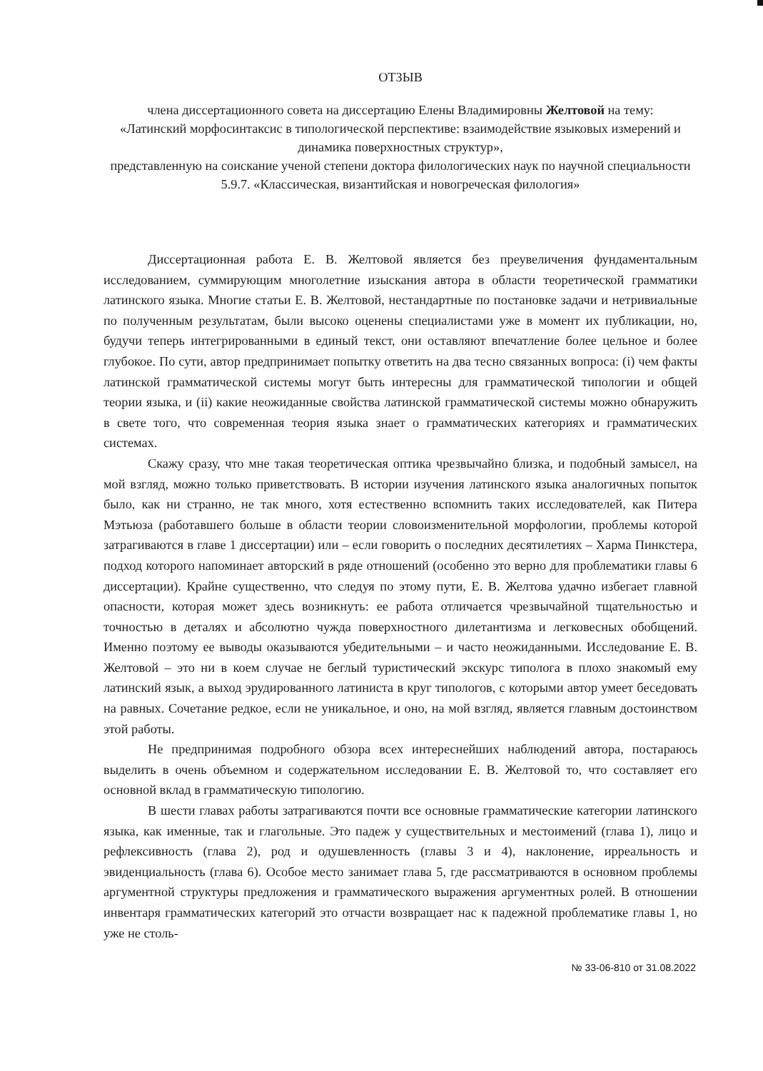ОТЗЫВ
члена диссертационного совета на диссертацию Елены Владимировны Желтовой на тему:
«Латинский морфосинтаксис в типологической перспективе: взаимодействие языковых измерений и динамика поверхностных структур»,
представленную на соискание ученой степени доктора филологических наук по научной специальности 5.9.7. «Классическая, византийская и новогреческая филология»
Диссертационная работа Е. В. Желтовой является без преувеличения фундаментальным исследованием, суммирующим многолетние изыскания автора в области теоретической грамматики латинского языка. Многие статьи Е. В. Желтовой, нестандартные по постановке задачи и нетривиальные по полученным результатам, были высоко оценены специалистами уже в момент их публикации, но, будучи теперь интегрированными в единый текст, они оставляют впечатление более цельное и более глубокое. По сути, автор предпринимает попытку ответить на два тесно связанных вопроса: (i) чем факты латинской грамматической системы могут быть интересны для грамматической типологии и общей теории языка, и (ii) какие неожиданные свойства латинской грамматической системы можно обнаружить в свете того, что современная теория языка знает о грамматических категориях и грамматических системах.
Скажу сразу, что мне такая теоретическая оптика чрезвычайно близка, и подобный замысел, на мой взгляд, можно только приветствовать. В истории изучения латинского языка аналогичных попыток было, как ни странно, не так много, хотя естественно вспомнить таких исследователей, как Питера Мэтьюза (работавшего больше в области теории словоизменительной морфологии, проблемы которой затрагиваются в главе 1 диссертации) или – если говорить о последних десятилетиях – Харма Пинкстера, подход которого напоминает авторский в ряде отношений (особенно это верно для проблематики главы 6 диссертации). Крайне существенно, что следуя по этому пути, Е. В. Желтова удачно избегает главной опасности, которая может здесь возникнуть: ее работа отличается чрезвычайной тщательностью и точностью в деталях и абсолютно чужда поверхностного дилетантизма и легковесных обобщений. Именно поэтому ее выводы оказываются убедительными – и часто неожиданными. Исследование Е. В. Желтовой – это ни в коем случае не беглый туристический экскурс типолога в плохо знакомый ему латинский язык, а выход эрудированного латиниста в круг типологов, с которыми автор умеет беседовать на равных. Сочетание редкое, если не уникальное, и оно, на мой взгляд, является главным достоинством этой работы.
Не предпринимая подробного обзора всех интереснейших наблюдений автора, постараюсь выделить в очень объемном и содержательном исследовании Е. В. Желтовой то, что составляет его основной вклад в грамматическую типологию.
В шести главах работы затрагиваются почти все основные грамматические категории латинского языка, как именные, так и глагольные. Это падеж у существительных и местоимений (глава 1), лицо и рефлексивность (глава 2), род и одушевленность (главы 3 и 4), наклонение, ирреальность и эвиденциальность (глава 6). Особое место занимает глава 5, где рассматриваются в основном проблемы аргументной структуры предложения и грамматического выражения аргументных ролей. В отношении инвентаря грамматических категорий это отчасти возвращает нас к падежной проблематике главы 1, но уже не столь-
№ 33-06-810 от 31.08.2022